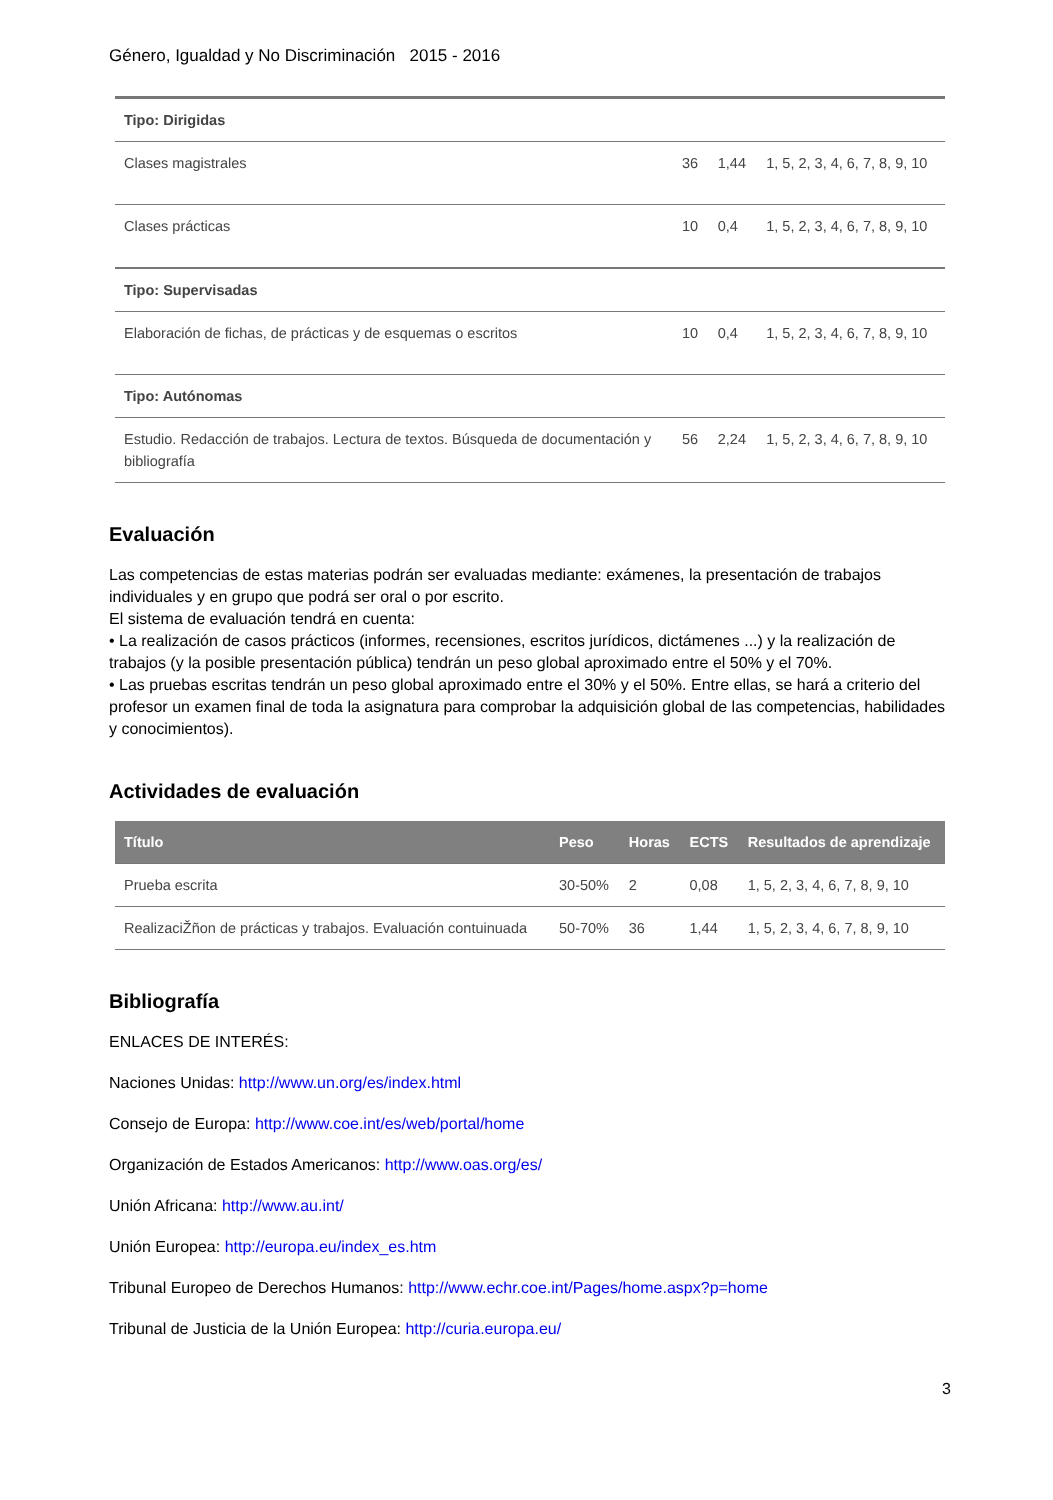Género, Igualdad y No Discriminación 2015 - 2016
| Tipo: Dirigidas | | | |
| Clases magistrales | 36 | 1,44 | 1, 5, 2, 3, 4, 6, 7, 8, 9, 10 |
| Clases prácticas | 10 | 0,4 | 1, 5, 2, 3, 4, 6, 7, 8, 9, 10 |
| Tipo: Supervisadas | | | |
| Elaboración de fichas, de prácticas y de esquemas o escritos | 10 | 0,4 | 1, 5, 2, 3, 4, 6, 7, 8, 9, 10 |
| Tipo: Autónomas | | | |
| Estudio. Redacción de trabajos. Lectura de textos. Búsqueda de documentación y bibliografía | 56 | 2,24 | 1, 5, 2, 3, 4, 6, 7, 8, 9, 10 |
Evaluación
Las competencias de estas materias podrán ser evaluadas mediante: exámenes, la presentación de trabajos individuales y en grupo que podrá ser oral o por escrito.
El sistema de evaluación tendrá en cuenta:
• La realización de casos prácticos (informes, recensiones, escritos jurídicos, dictámenes ...) y la realización de trabajos (y la posible presentación pública) tendrán un peso global aproximado entre el 50% y el 70%.
• Las pruebas escritas tendrán un peso global aproximado entre el 30% y el 50%. Entre ellas, se hará a criterio del profesor un examen final de toda la asignatura para comprobar la adquisición global de las competencias, habilidades y conocimientos).
Actividades de evaluación
| Título | Peso | Horas | ECTS | Resultados de aprendizaje |
| --- | --- | --- | --- | --- |
| Prueba escrita | 30-50% | 2 | 0,08 | 1, 5, 2, 3, 4, 6, 7, 8, 9, 10 |
| RealizaciŽñon de prácticas y trabajos. Evaluación contuinuada | 50-70% | 36 | 1,44 | 1, 5, 2, 3, 4, 6, 7, 8, 9, 10 |
Bibliografía
ENLACES DE INTERÉS:
Naciones Unidas: http://www.un.org/es/index.html
Consejo de Europa: http://www.coe.int/es/web/portal/home
Organización de Estados Americanos: http://www.oas.org/es/
Unión Africana: http://www.au.int/
Unión Europea: http://europa.eu/index_es.htm
Tribunal Europeo de Derechos Humanos: http://www.echr.coe.int/Pages/home.aspx?p=home
Tribunal de Justicia de la Unión Europea: http://curia.europa.eu/
3